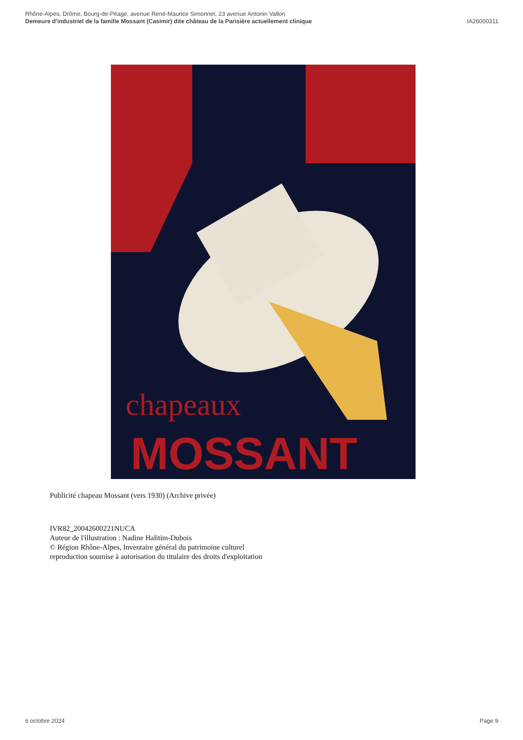Rhône-Alpes, Drôme, Bourg-de-Péage, avenue René-Maurice Simonnet, 23 avenue Antonin Vallon
Demeure d'industriel de la famille Mossant (Casimir) dite château de la Parisière actuellement clinique IA26000311
chapeaux
MOSSANT
Publicité chapeau Mossant (vers 1930) (Archive privée)
IVR82_20042600221NUCA
Auteur de l'illustration : Nadine Halitim-Dubois
© Région Rhône-Alpes, Inventaire général du patrimoine culturel
reproduction soumise à autorisation du titulaire des droits d'exploitation
6 octobre 2024 Page 9